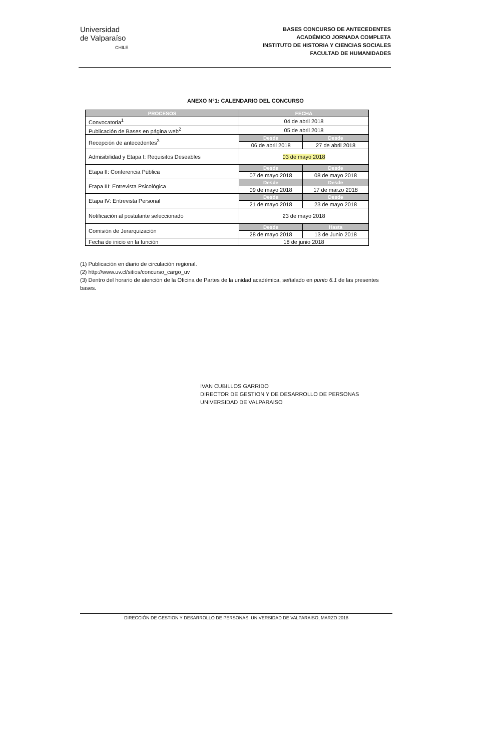Universidad
de Valparaíso
CHILE
BASES CONCURSO DE ANTECEDENTES
ACADÉMICO JORNADA COMPLETA
INSTITUTO DE HISTORIA Y CIENCIAS SOCIALES
FACULTAD DE HUMANIDADES
ANEXO N°1: CALENDARIO DEL CONCURSO
| PROCESOS | FECHA | |
| --- | --- | --- |
| Convocatoria<sup>1</sup> | 04 de abril 2018 | |
| Publicación de Bases en página web<sup>2</sup> | 05 de abril 2018 | |
| Recepción de antecedentes<sup>3</sup> | Desde | Desde |
| | 06 de abril 2018 | 27 de abril 2018 |
| Admisibilidad y Etapa I: Requisitos Deseables | 03 de mayo 2018 | |
| Etapa II: Conferencia Pública | Desde | Desde |
| | 07 de mayo 2018 | 08 de mayo 2018 |
| Etapa III: Entrevista Psicológica | Desde | Desde |
| | 09 de mayo 2018 | 17 de marzo 2018 |
| Etapa IV: Entrevista Personal | Desde | Desde |
| | 21 de mayo 2018 | 23 de mayo 2018 |
| Notificación al postulante seleccionado | 23 de mayo 2018 | |
| Comisión de Jerarquización | Desde | Hasta |
| | 28 de mayo 2018 | 13 de Junio 2018 |
| Fecha de inicio en la función | 18 de junio 2018 | |
(1) Publicación en diario de circulación regional.
(2) http://www.uv.cl/sitios/concurso_cargo_uv
(3) Dentro del horario de atención de la Oficina de Partes de la unidad académica, señalado en punto 6.1 de las presentes bases.
IVAN CUBILLOS GARRIDO
DIRECTOR DE GESTION Y DE DESARROLLO DE PERSONAS
UNIVERSIDAD DE VALPARAISO
DIRECCIÓN DE GESTION Y DESARROLLO DE PERSONAS, UNIVERSIDAD DE VALPARAISO, MARZO 2018